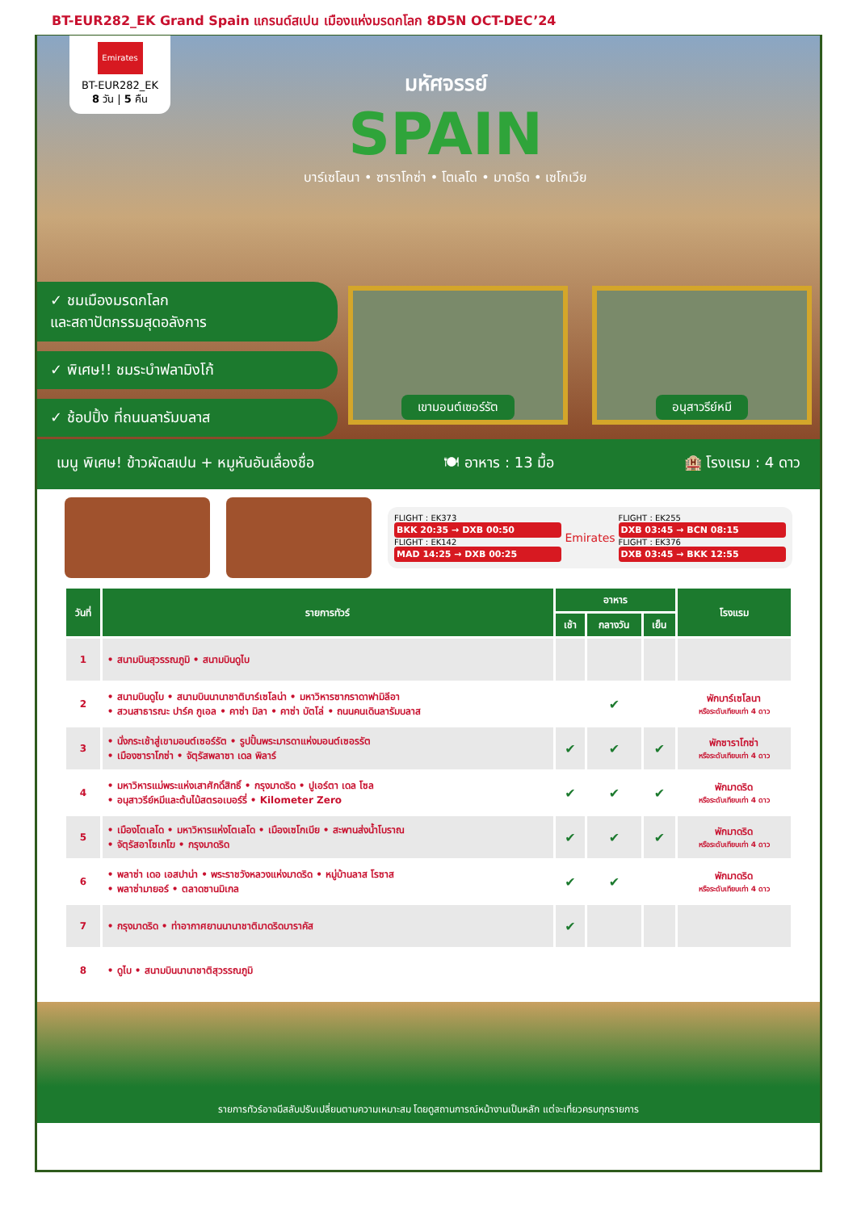BT-EUR282_EK Grand Spain แกรนด์สเปน เมืองแห่งมรดกโลก 8D5N OCT-DEC’24
Emirates
BT-EUR282_EK
8 วัน | 5 คืน
มหัศจรรย์
SPAIN
บาร์เซโลนา • ซาราโกซ่า • โตเลโด • มาดริด • เซโกเวีย
✓ ชมเมืองมรดกโลก
และสถาปัตกรรมสุดอลังการ
✓ พิเศษ!! ชมระบำฟลามิงโก้
✓ ช้อปปิ้ง ที่ถนนลารัมบลาส
เขามอนต์เซอร์รัต อนุสาวรีย์หมี
เมนู พิเศษ! ข้าวผัดสเปน + หมูหันอันเลื่องชื่อ 🍽 อาหาร : 13 มื้อ 🏨 โรงแรม : 4 ดาว
FLIGHT : EK373
BKK 20:35 → DXB 00:50
FLIGHT : EK142
MAD 14:25 → DXB 00:25
Emirates
FLIGHT : EK255
DXB 03:45 → BCN 08:15
FLIGHT : EK376
DXB 03:45 → BKK 12:55
| วันที่ | รายการทัวร์ | อาหาร | | | โรงแรม |
| --- | --- | --- | --- | --- | --- |
| | | เช้า | กลางวัน | เย็น | |
| 1 | • สนามบินสุวรรณภูมิ • สนามบินดูไบ | | | | |
| 2 | • สนามบินดูไบ • สนามบินนานาชาติบาร์เซโลน่า • มหาวิหารซากราดาฟามิลีอา • สวนสาธารณะ ปาร์ค กูเอล • คาซ่า มิลา • คาซ่า บัตโล่ • ถนนคนเดินลารัมบลาส | | ✔ | | พักบาร์เซโลนา หรือระดับเทียบเท่า 4 ดาว |
| 3 | • นั่งกระเช้าสู่เขามอนต์เซอร์รัต • รูปปั้นพระมารดาแห่งมอนต์เซอรรัต • เมืองซาราโกซ่า • จัตุรัสพลาซา เดล พิลาร์ | ✔ | ✔ | ✔ | พักซาราโกซ่า หรือระดับเทียบเท่า 4 ดาว |
| 4 | • มหาวิหารแม่พระแห่งเสาศักดิ์สิทธิ์ • กรุงมาดริด • ปูเอร์ตา เดล โซล • อนุสาวรีย์หมีและต้นไม้สตรอเบอร์รี่ • Kilometer Zero | ✔ | ✔ | ✔ | พักมาดริด หรือระดับเทียบเท่า 4 ดาว |
| 5 | • เมืองโตเลโด • มหาวิหารแห่งโตเลโด • เมืองเซโกเบีย • สะพานส่งน้ำโบราณ • จัตุรัสอาโซเกโฆ • กรุงมาดริด | ✔ | ✔ | ✔ | พักมาดริด หรือระดับเทียบเท่า 4 ดาว |
| 6 | • พลาซ่า เดอ เอสปาน่า • พระราชวังหลวงแห่งมาดริด • หมู่บ้านลาส โรซาส • พลาซ่ามายอร์ • ตลาดซานมิเกล | ✔ | ✔ | | พักมาดริด หรือระดับเทียบเท่า 4 ดาว |
| 7 | • กรุงมาดริด • ท่าอากาศยานนานาชาติมาดริดบาราคัส | ✔ | | | |
| 8 | • ดูไบ • สนามบินนานาชาติสุวรรณภูมิ | | | | |
รายการทัวร์อาจมีสลับปรับเปลี่ยนตามความเหมาะสม โดยดูสถานการณ์หน้างานเป็นหลัก แต่จะเที่ยวครบทุกรายการ